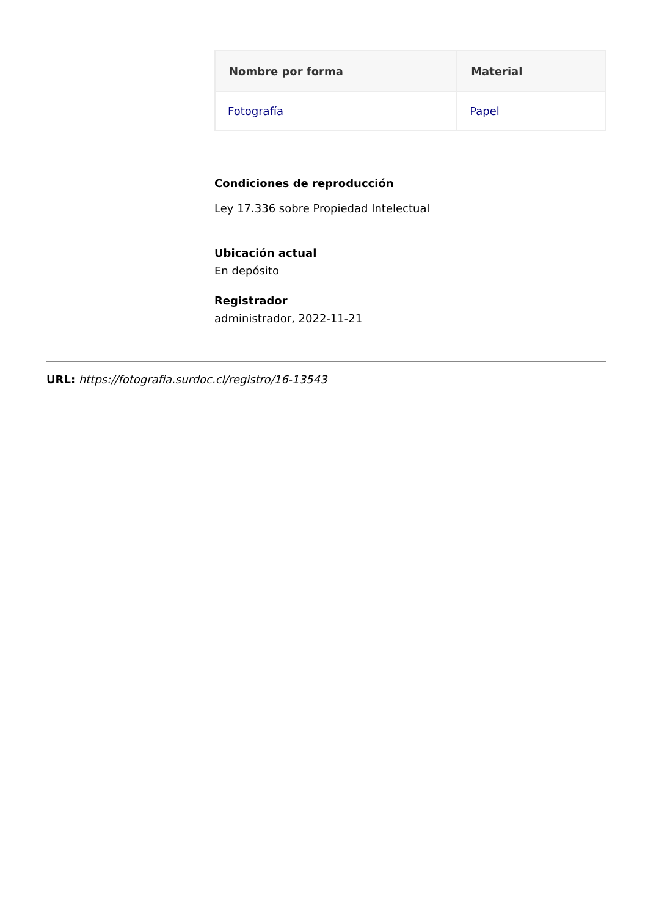| Nombre por forma | Material |
| --- | --- |
| Fotografía | Papel |
Condiciones de reproducción
Ley 17.336 sobre Propiedad Intelectual
Ubicación actual
En depósito
Registrador
administrador, 2022-11-21
URL: https://fotografia.surdoc.cl/registro/16-13543